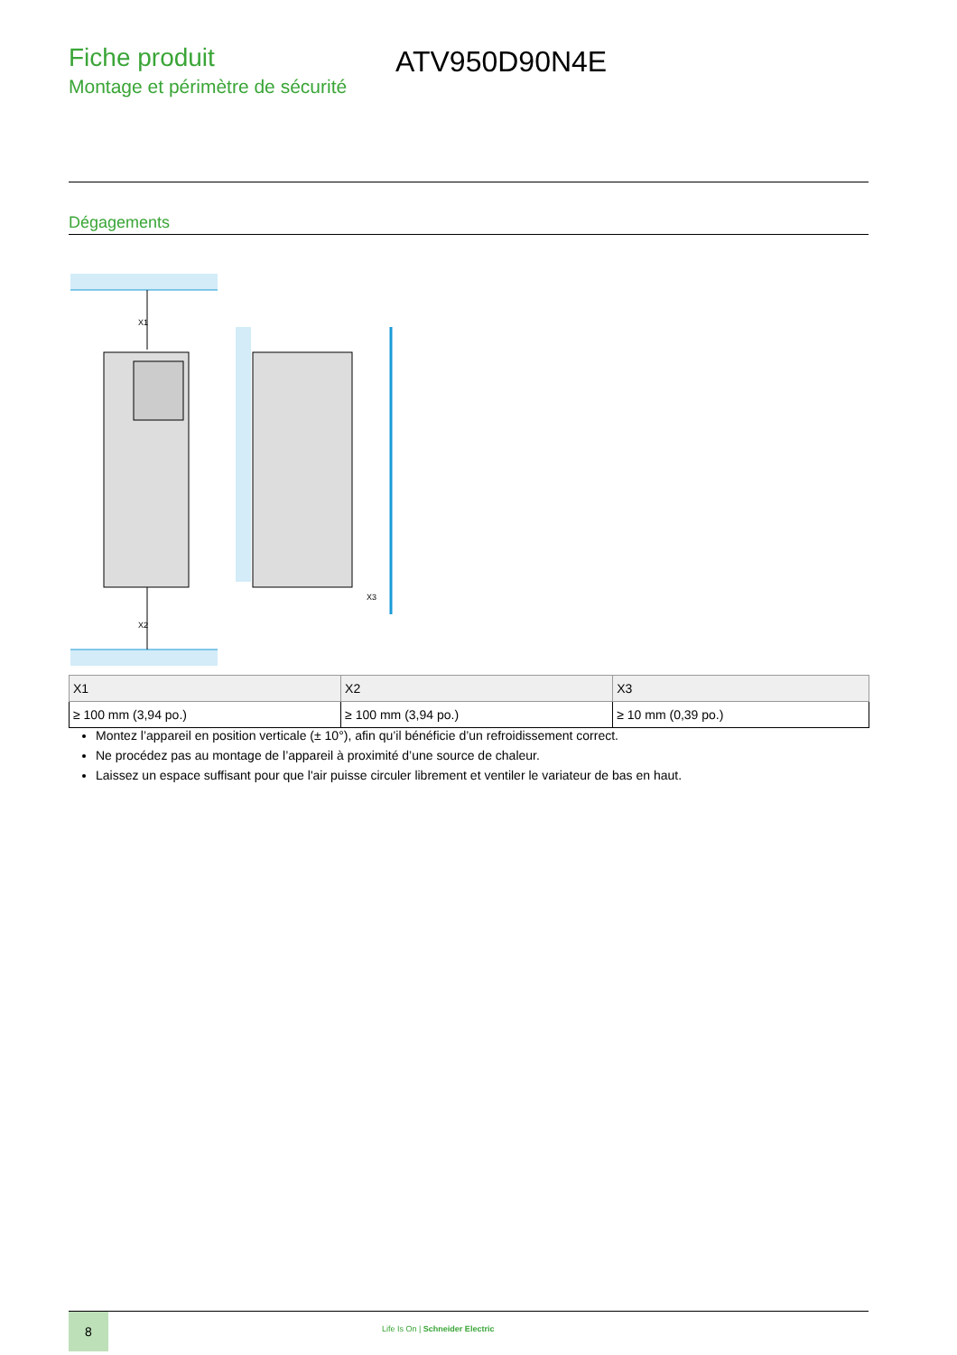Fiche produit
Montage et périmètre de sécurité
ATV950D90N4E
Dégagements
X1
X2
X3
| X1 | X2 | X3 |
| --- | --- | --- |
| ≥ 100 mm (3,94 po.) | ≥ 100 mm (3,94 po.) | ≥ 10 mm (0,39 po.) |
Montez l’appareil en position verticale (± 10°), afin qu’il bénéficie d’un refroidissement correct.
Ne procédez pas au montage de l’appareil à proximité d’une source de chaleur.
Laissez un espace suffisant pour que l'air puisse circuler librement et ventiler le variateur de bas en haut.
8
Life Is On | Schneider Electric